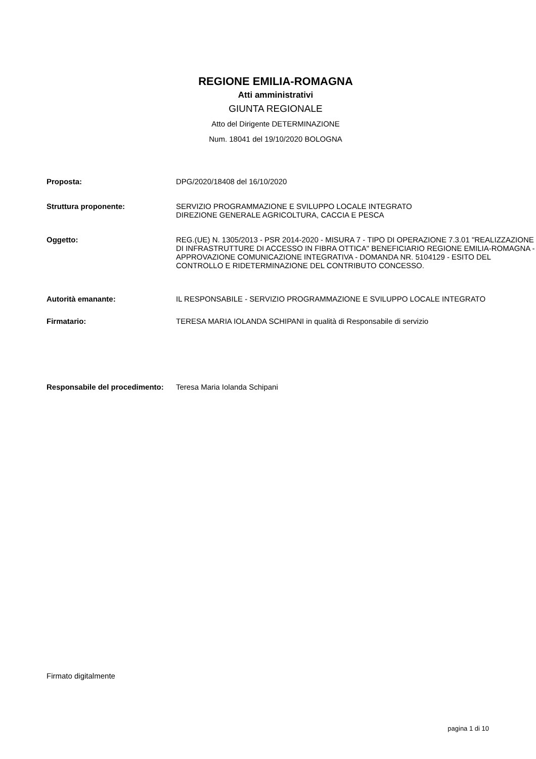REGIONE EMILIA-ROMAGNA
Atti amministrativi
GIUNTA REGIONALE
Atto del Dirigente DETERMINAZIONE
Num. 18041 del 19/10/2020 BOLOGNA
| Proposta: | DPG/2020/18408 del 16/10/2020 |
| Struttura proponente: | SERVIZIO PROGRAMMAZIONE E SVILUPPO LOCALE INTEGRATO DIREZIONE GENERALE AGRICOLTURA, CACCIA E PESCA |
| Oggetto: | REG.(UE) N. 1305/2013 - PSR 2014-2020 - MISURA 7 - TIPO DI OPERAZIONE 7.3.01 "REALIZZAZIONE DI INFRASTRUTTURE DI ACCESSO IN FIBRA OTTICA" BENEFICIARIO REGIONE EMILIA-ROMAGNA - APPROVAZIONE COMUNICAZIONE INTEGRATIVA - DOMANDA NR. 5104129 - ESITO DEL CONTROLLO E RIDETERMINAZIONE DEL CONTRIBUTO CONCESSO. |
| Autorità emanante: | IL RESPONSABILE - SERVIZIO PROGRAMMAZIONE E SVILUPPO LOCALE INTEGRATO |
| Firmatario: | TERESA MARIA IOLANDA SCHIPANI in qualità di Responsabile di servizio |
| Responsabile del procedimento: | Teresa Maria Iolanda Schipani |
Firmato digitalmente
pagina 1 di 10